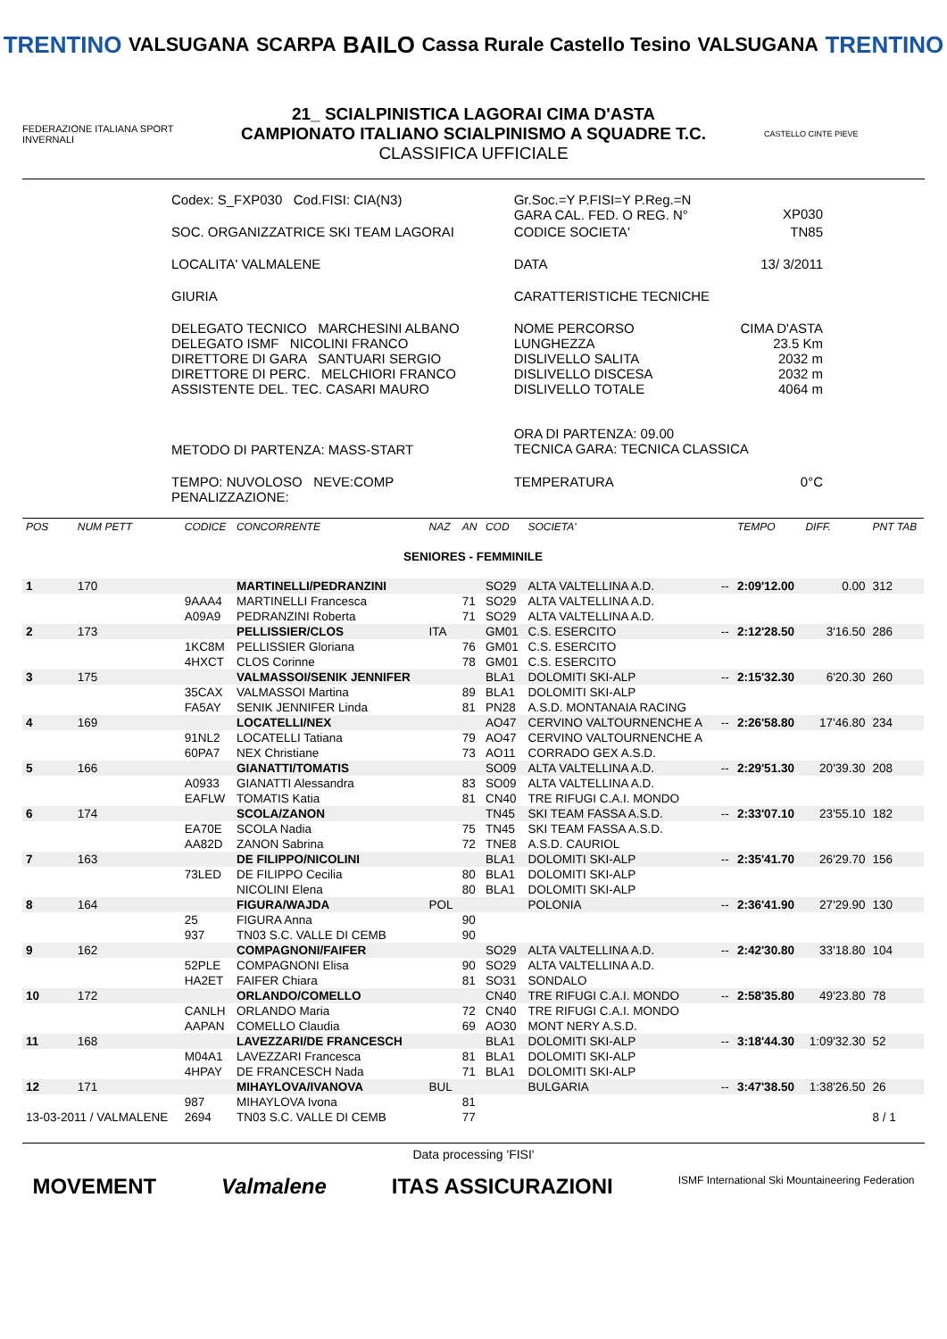TRENTINO VALSUGANA SCARPA BAILO Cassa Rurale Castello Tesino VALSUGANA TRENTINO
FEDERAZIONE ITALIANA SPORT INVERNALI
21_ SCIALPINISTICA LAGORAI CIMA D'ASTA
CAMPIONATO ITALIANO SCIALPINISMO A SQUADRE T.C.
CLASSIFICA UFFICIALE
CASTELLO CINTE PIEVE
| Codex: S_FXP030 Cod.FISI: CIA(N3) | Gr.Soc.=Y P.FISI=Y P.Reg.=N GARA CAL. FED. O REG. N° | | XP030 |
| SOC. ORGANIZZATRICE SKI TEAM LAGORAI | CODICE SOCIETA' | | TN85 |
| LOCALITA' VALMALENE | DATA | 13/ 3/2011 | |
| GIURIA | CARATTERISTICHE TECNICHE | | |
| DELEGATO TECNICO MARCHESINI ALBANO DELEGATO ISMF NICOLINI FRANCO DIRETTORE DI GARA SANTUARI SERGIO DIRETTORE DI PERC. MELCHIORI FRANCO ASSISTENTE DEL. TEC. CASARI MAURO | NOME PERCORSO LUNGHEZZA DISLIVELLO SALITA DISLIVELLO DISCESA DISLIVELLO TOTALE | | CIMA D'ASTA 23.5 Km 2032 m 2032 m 4064 m |
| METODO DI PARTENZA: MASS-START | ORA DI PARTENZA: 09.00 TECNICA GARA: TECNICA CLASSICA | | |
| TEMPO: NUVOLOSO NEVE:COMP PENALIZZAZIONE: | TEMPERATURA | | 0°C |
| POS | NUM PETT | CODICE | CONCORRENTE | NAZ | AN | COD | SOCIETA' | | TEMPO | DIFF. | PNT TAB |
| --- | --- | --- | --- | --- | --- | --- | --- | --- | --- | --- | --- |
| SENIORES - FEMMINILE | | | | | | | | | | | |
| 1 | 170 | | MARTINELLI/PEDRANZINI | | | SO29 | ALTA VALTELLINA A.D. | -- | 2:09'12.00 | 0.00 | 312 |
| | | 9AAA4 | MARTINELLI Francesca | | 71 | SO29 | ALTA VALTELLINA A.D. | | | | |
| | | A09A9 | PEDRANZINI Roberta | | 71 | SO29 | ALTA VALTELLINA A.D. | | | | |
| 2 | 173 | | PELLISSIER/CLOS | ITA | | GM01 | C.S. ESERCITO | -- | 2:12'28.50 | 3'16.50 | 286 |
| | | 1KC8M | PELLISSIER Gloriana | | 76 | GM01 | C.S. ESERCITO | | | | |
| | | 4HXCT | CLOS Corinne | | 78 | GM01 | C.S. ESERCITO | | | | |
| 3 | 175 | | VALMASSOI/SENIK JENNIFER | | | BLA1 | DOLOMITI SKI-ALP | -- | 2:15'32.30 | 6'20.30 | 260 |
| | | 35CAX | VALMASSOI Martina | | 89 | BLA1 | DOLOMITI SKI-ALP | | | | |
| | | FA5AY | SENIK JENNIFER Linda | | 81 | PN28 | A.S.D. MONTANAIA RACING | | | | |
| 4 | 169 | | LOCATELLI/NEX | | | AO47 | CERVINO VALTOURNENCHE A | -- | 2:26'58.80 | 17'46.80 | 234 |
| | | 91NL2 | LOCATELLI Tatiana | | 79 | AO47 | CERVINO VALTOURNENCHE A | | | | |
| | | 60PA7 | NEX Christiane | | 73 | AO11 | CORRADO GEX A.S.D. | | | | |
| 5 | 166 | | GIANATTI/TOMATIS | | | SO09 | ALTA VALTELLINA A.D. | -- | 2:29'51.30 | 20'39.30 | 208 |
| | | A0933 | GIANATTI Alessandra | | 83 | SO09 | ALTA VALTELLINA A.D. | | | | |
| | | EAFLW | TOMATIS Katia | | 81 | CN40 | TRE RIFUGI C.A.I. MONDO | | | | |
| 6 | 174 | | SCOLA/ZANON | | | TN45 | SKI TEAM FASSA A.S.D. | -- | 2:33'07.10 | 23'55.10 | 182 |
| | | EA70E | SCOLA Nadia | | 75 | TN45 | SKI TEAM FASSA A.S.D. | | | | |
| | | AA82D | ZANON Sabrina | | 72 | TNE8 | A.S.D. CAURIOL | | | | |
| 7 | 163 | | DE FILIPPO/NICOLINI | | | BLA1 | DOLOMITI SKI-ALP | -- | 2:35'41.70 | 26'29.70 | 156 |
| | | 73LED | DE FILIPPO Cecilia | | 80 | BLA1 | DOLOMITI SKI-ALP | | | | |
| | | | NICOLINI Elena | | 80 | BLA1 | DOLOMITI SKI-ALP | | | | |
| 8 | 164 | | FIGURA/WAJDA | POL | | | POLONIA | -- | 2:36'41.90 | 27'29.90 | 130 |
| | | 25 | FIGURA Anna | | 90 | | | | | | |
| | | 937 | TN03 S.C. VALLE DI CEMB | | 90 | | | | | | |
| 9 | 162 | | COMPAGNONI/FAIFER | | | SO29 | ALTA VALTELLINA A.D. | -- | 2:42'30.80 | 33'18.80 | 104 |
| | | 52PLE | COMPAGNONI Elisa | | 90 | SO29 | ALTA VALTELLINA A.D. | | | | |
| | | HA2ET | FAIFER Chiara | | 81 | SO31 | SONDALO | | | | |
| 10 | 172 | | ORLANDO/COMELLO | | | CN40 | TRE RIFUGI C.A.I. MONDO | -- | 2:58'35.80 | 49'23.80 | 78 |
| | | CANLH | ORLANDO Maria | | 72 | CN40 | TRE RIFUGI C.A.I. MONDO | | | | |
| | | AAPAN | COMELLO Claudia | | 69 | AO30 | MONT NERY A.S.D. | | | | |
| 11 | 168 | | LAVEZZARI/DE FRANCESCH | | | BLA1 | DOLOMITI SKI-ALP | -- | 3:18'44.30 | 1:09'32.30 | 52 |
| | | M04A1 | LAVEZZARI Francesca | | 81 | BLA1 | DOLOMITI SKI-ALP | | | | |
| | | 4HPAY | DE FRANCESCH Nada | | 71 | BLA1 | DOLOMITI SKI-ALP | | | | |
| 12 | 171 | | MIHAYLOVA/IVANOVA | BUL | | | BULGARIA | -- | 3:47'38.50 | 1:38'26.50 | 26 |
| | | 987 | MIHAYLOVA Ivona | | 81 | | | | | | |
| 13-03-2011 / VALMALENE | | 2694 | TN03 S.C. VALLE DI CEMB | | 77 | | | | | | 8 / 1 |
Data processing 'FISI'
MOVEMENT Valmalene ITAS ASSICURAZIONI ISMF International Ski Mountaineering Federation